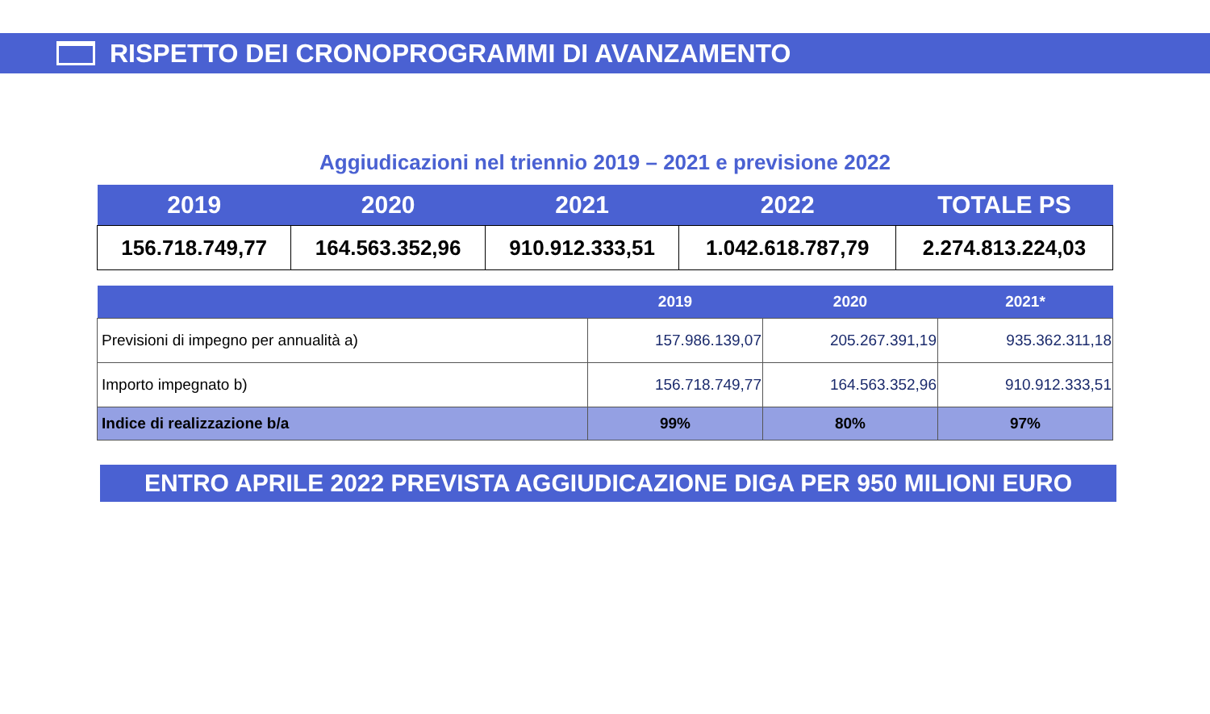RISPETTO DEI CRONOPROGRAMMI DI AVANZAMENTO
Aggiudicazioni nel triennio 2019 – 2021 e previsione 2022
| 2019 | 2020 | 2021 | 2022 | TOTALE PS |
| --- | --- | --- | --- | --- |
| 156.718.749,77 | 164.563.352,96 | 910.912.333,51 | 1.042.618.787,79 | 2.274.813.224,03 |
| | 2019 | 2020 | 2021* |
| --- | --- | --- | --- |
| Previsioni di impegno per annualità a) | 157.986.139,07 | 205.267.391,19 | 935.362.311,18 |
| Importo impegnato b) | 156.718.749,77 | 164.563.352,96 | 910.912.333,51 |
| Indice di realizzazione b/a | 99% | 80% | 97% |
ENTRO APRILE 2022 PREVISTA AGGIUDICAZIONE DIGA PER 950 MILIONI EURO